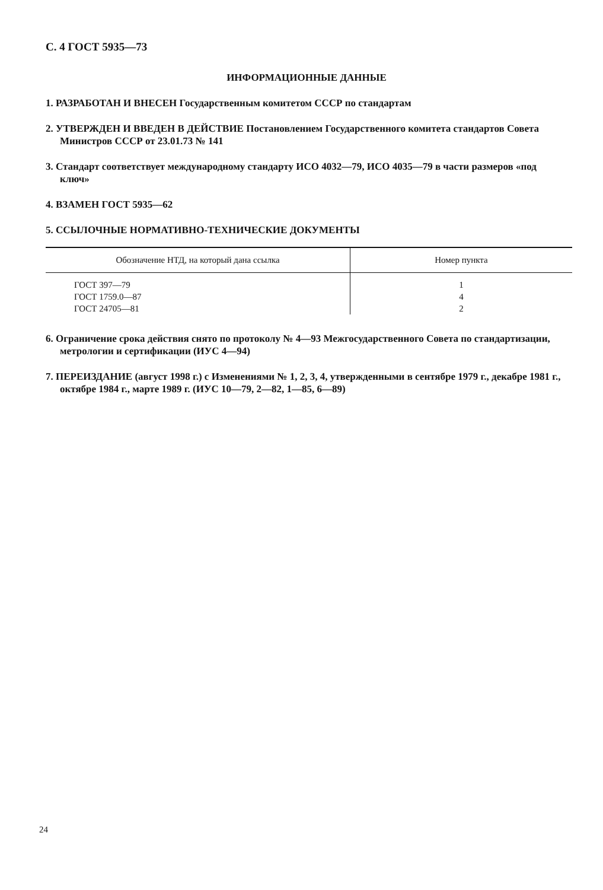С. 4 ГОСТ 5935—73
ИНФОРМАЦИОННЫЕ ДАННЫЕ
1. РАЗРАБОТАН И ВНЕСЕН Государственным комитетом СССР по стандартам
2. УТВЕРЖДЕН И ВВЕДЕН В ДЕЙСТВИЕ Постановлением Государственного комитета стандартов Совета Министров СССР от 23.01.73 № 141
3. Стандарт соответствует международному стандарту ИСО 4032—79, ИСО 4035—79 в части размеров «под ключ»
4. ВЗАМЕН ГОСТ 5935—62
5. ССЫЛОЧНЫЕ НОРМАТИВНО-ТЕХНИЧЕСКИЕ ДОКУМЕНТЫ
| Обозначение НТД, на который дана ссылка | Номер пункта |
| --- | --- |
| ГОСТ 397—79 ГОСТ 1759.0—87 ГОСТ 24705—81 | 1 4 2 |
6. Ограничение срока действия снято по протоколу № 4—93 Межгосударственного Совета по стандартизации, метрологии и сертификации (ИУС 4—94)
7. ПЕРЕИЗДАНИЕ (август 1998 г.) с Изменениями № 1, 2, 3, 4, утвержденными в сентябре 1979 г., декабре 1981 г., октябре 1984 г., марте 1989 г. (ИУС 10—79, 2—82, 1—85, 6—89)
24